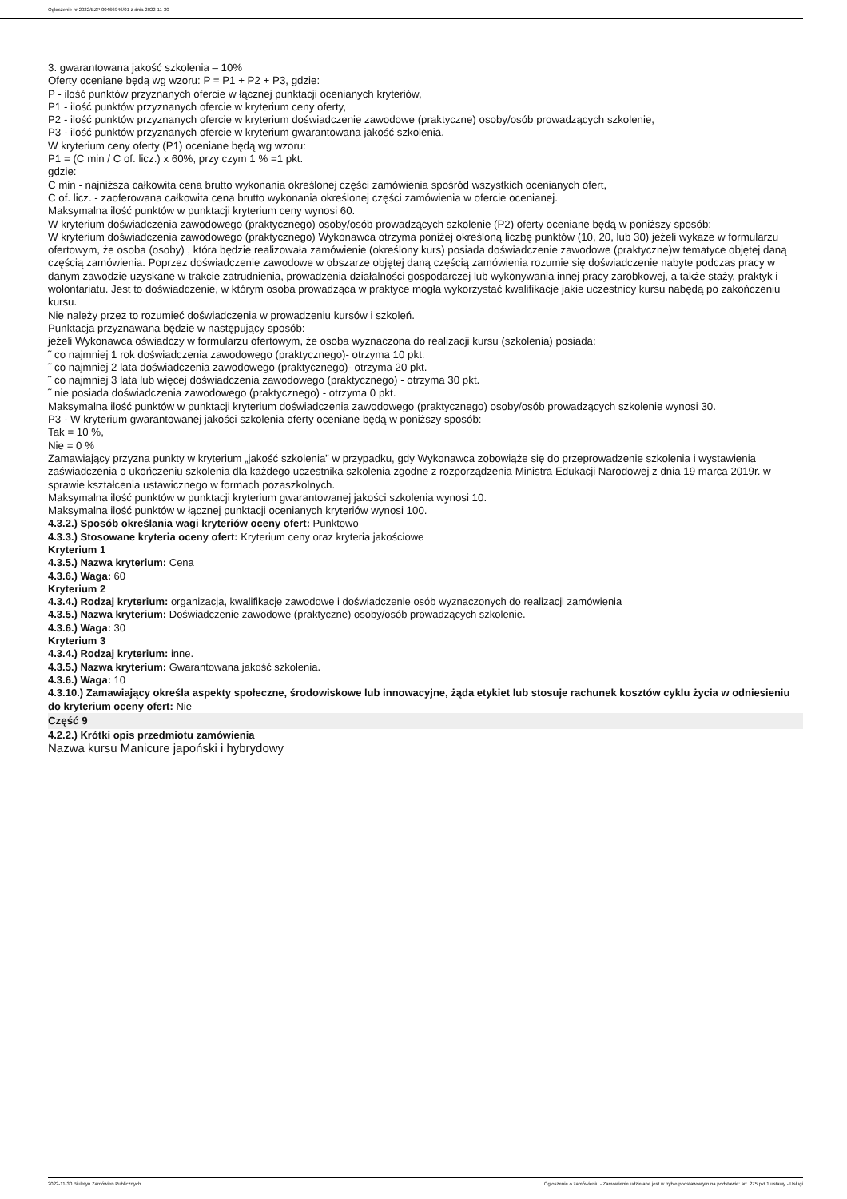Ogłoszenie nr 2022/BZP 00466946/01 z dnia 2022-11-30
3. gwarantowana jakość szkolenia – 10%
Oferty oceniane będą wg wzoru: P = P1 + P2 + P3, gdzie:
P - ilość punktów przyznanych ofercie w łącznej punktacji ocenianych kryteriów,
P1 - ilość punktów przyznanych ofercie w kryterium ceny oferty,
P2 - ilość punktów przyznanych ofercie w kryterium doświadczenie zawodowe (praktyczne) osoby/osób prowadzących szkolenie,
P3 - ilość punktów przyznanych ofercie w kryterium gwarantowana jakość szkolenia.
W kryterium ceny oferty (P1) oceniane będą wg wzoru:
P1 = (C min / C of. licz.) x 60%, przy czym 1 % =1 pkt.
gdzie:
C min - najniższa całkowita cena brutto wykonania określonej części zamówienia spośród wszystkich ocenianych ofert,
C of. licz. - zaoferowana całkowita cena brutto wykonania określonej części zamówienia w ofercie ocenianej.
Maksymalna ilość punktów w punktacji kryterium ceny wynosi 60.
W kryterium doświadczenia zawodowego (praktycznego) osoby/osób prowadzących szkolenie (P2) oferty oceniane będą w poniższy sposób:
W kryterium doświadczenia zawodowego (praktycznego) Wykonawca otrzyma poniżej określoną liczbę punktów (10, 20, lub 30) jeżeli wykaże w formularzu ofertowym, że osoba (osoby) , która będzie realizowała zamówienie (określony kurs) posiada doświadczenie zawodowe (praktyczne)w tematyce objętej daną częścią zamówienia. Poprzez doświadczenie zawodowe w obszarze objętej daną częścią zamówienia rozumie się doświadczenie nabyte podczas pracy w danym zawodzie uzyskane w trakcie zatrudnienia, prowadzenia działalności gospodarczej lub wykonywania innej pracy zarobkowej, a także staży, praktyk i wolontariatu. Jest to doświadczenie, w którym osoba prowadząca w praktyce mogła wykorzystać kwalifikacje jakie uczestnicy kursu nabędą po zakończeniu kursu.
Nie należy przez to rozumieć doświadczenia w prowadzeniu kursów i szkoleń.
Punktacja przyznawana będzie w następujący sposób:
jeżeli Wykonawca oświadczy w formularzu ofertowym, że osoba wyznaczona do realizacji kursu (szkolenia) posiada:
˜ co najmniej 1 rok doświadczenia zawodowego (praktycznego)- otrzyma 10 pkt.
˜ co najmniej 2 lata doświadczenia zawodowego (praktycznego)- otrzyma 20 pkt.
˜ co najmniej 3 lata lub więcej doświadczenia zawodowego (praktycznego) - otrzyma 30 pkt.
˜ nie posiada doświadczenia zawodowego (praktycznego) - otrzyma 0 pkt.
Maksymalna ilość punktów w punktacji kryterium doświadczenia zawodowego (praktycznego) osoby/osób prowadzących szkolenie wynosi 30.
P3 - W kryterium gwarantowanej jakości szkolenia oferty oceniane będą w poniższy sposób:
Tak = 10 %,
Nie = 0 %
Zamawiający przyzna punkty w kryterium „jakość szkolenia” w przypadku, gdy Wykonawca zobowiąże się do przeprowadzenie szkolenia i wystawienia zaświadczenia o ukończeniu szkolenia dla każdego uczestnika szkolenia zgodne z rozporządzenia Ministra Edukacji Narodowej z dnia 19 marca 2019r. w sprawie kształcenia ustawicznego w formach pozaszkolnych.
Maksymalna ilość punktów w punktacji kryterium gwarantowanej jakości szkolenia wynosi 10.
Maksymalna ilość punktów w łącznej punktacji ocenianych kryteriów wynosi 100.
4.3.2.) Sposób określania wagi kryteriów oceny ofert: Punktowo
4.3.3.) Stosowane kryteria oceny ofert: Kryterium ceny oraz kryteria jakościowe
Kryterium 1
4.3.5.) Nazwa kryterium: Cena
4.3.6.) Waga: 60
Kryterium 2
4.3.4.) Rodzaj kryterium: organizacja, kwalifikacje zawodowe i doświadczenie osób wyznaczonych do realizacji zamówienia
4.3.5.) Nazwa kryterium: Doświadczenie zawodowe (praktyczne) osoby/osób prowadzących szkolenie.
4.3.6.) Waga: 30
Kryterium 3
4.3.4.) Rodzaj kryterium: inne.
4.3.5.) Nazwa kryterium: Gwarantowana jakość szkolenia.
4.3.6.) Waga: 10
4.3.10.) Zamawiający określa aspekty społeczne, środowiskowe lub innowacyjne, żąda etykiet lub stosuje rachunek kosztów cyklu życia w odniesieniu do kryterium oceny ofert: Nie
Część 9
4.2.2.) Krótki opis przedmiotu zamówienia
Nazwa kursu Manicure japoński i hybrydowy
2022-11-30 Biuletyn Zamówień Publicznych Ogłoszenie o zamówieniu - Zamówienie udzielane jest w trybie podstawowym na podstawie: art. 275 pkt 1 ustawy - Usługi